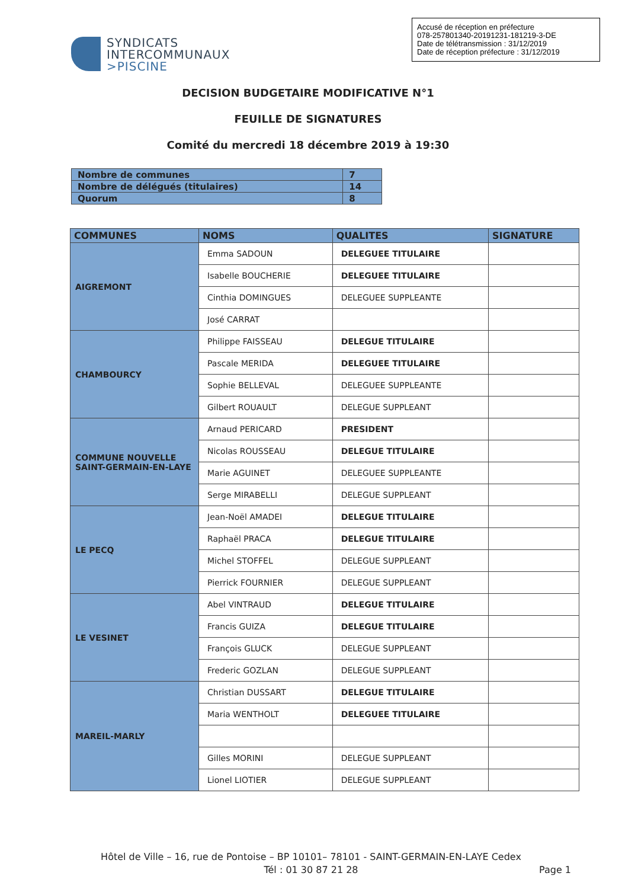Accusé de réception en préfecture
078-257801340-20191231-181219-3-DE
Date de télétransmission : 31/12/2019
Date de réception préfecture : 31/12/2019
SYNDICATS
INTERCOMMUNAUX
>PISCINE
DECISION BUDGETAIRE MODIFICATIVE N°1
FEUILLE DE SIGNATURES
Comité du mercredi 18 décembre 2019 à 19:30
| Nombre de communes | 7 |
| Nombre de délégués (titulaires) | 14 |
| Quorum | 8 |
| COMMUNES | NOMS | QUALITES | SIGNATURE |
| --- | --- | --- | --- |
| AIGREMONT | Emma SADOUN | DELEGUEE TITULAIRE | |
| | Isabelle BOUCHERIE | DELEGUEE TITULAIRE | |
| | Cinthia DOMINGUES | DELEGUEE SUPPLEANTE | |
| | José CARRAT | | |
| CHAMBOURCY | Philippe FAISSEAU | DELEGUE TITULAIRE | |
| | Pascale MERIDA | DELEGUEE TITULAIRE | |
| | Sophie BELLEVAL | DELEGUEE SUPPLEANTE | |
| | Gilbert ROUAULT | DELEGUE SUPPLEANT | |
| COMMUNE NOUVELLE SAINT-GERMAIN-EN-LAYE | Arnaud PERICARD | PRESIDENT | |
| | Nicolas ROUSSEAU | DELEGUE TITULAIRE | |
| | Marie AGUINET | DELEGUEE SUPPLEANTE | |
| | Serge MIRABELLI | DELEGUE SUPPLEANT | |
| LE PECQ | Jean-Noël AMADEI | DELEGUE TITULAIRE | |
| | Raphaël PRACA | DELEGUE TITULAIRE | |
| | Michel STOFFEL | DELEGUE SUPPLEANT | |
| | Pierrick FOURNIER | DELEGUE SUPPLEANT | |
| LE VESINET | Abel VINTRAUD | DELEGUE TITULAIRE | |
| | Francis GUIZA | DELEGUE TITULAIRE | |
| | François GLUCK | DELEGUE SUPPLEANT | |
| | Frederic GOZLAN | DELEGUE SUPPLEANT | |
| MAREIL-MARLY | Christian DUSSART | DELEGUE TITULAIRE | |
| | Maria WENTHOLT | DELEGUEE TITULAIRE | |
| | Gilles MORINI | DELEGUE SUPPLEANT | |
| | Lionel LIOTIER | DELEGUE SUPPLEANT | |
Hôtel de Ville – 16, rue de Pontoise – BP 10101– 78101 - SAINT-GERMAIN-EN-LAYE Cedex
Tél : 01 30 87 21 28
Page 1